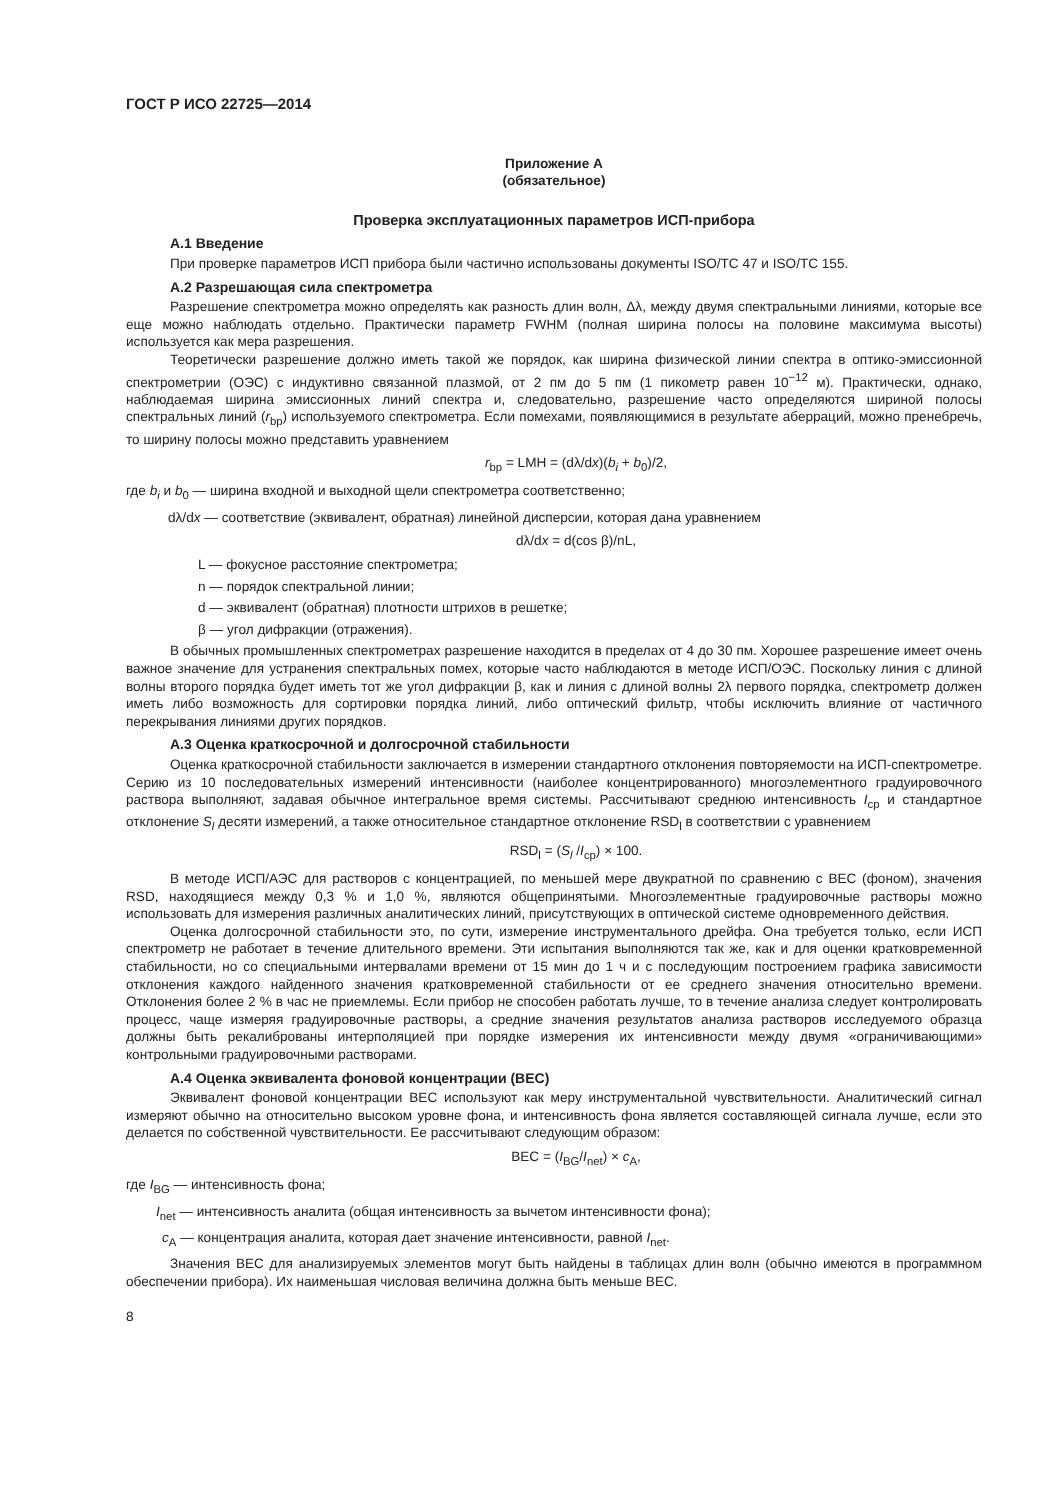ГОСТ Р ИСО 22725—2014
Приложение А
(обязательное)
Проверка эксплуатационных параметров ИСП-прибора
А.1 Введение
При проверке параметров ИСП прибора были частично использованы документы ISO/TC 47 и ISO/TC 155.
А.2 Разрешающая сила спектрометра
Разрешение спектрометра можно определять как разность длин волн, Δλ, между двумя спектральными линиями, которые все еще можно наблюдать отдельно. Практически параметр FWHM (полная ширина полосы на половине максимума высоты) используется как мера разрешения.
Теоретически разрешение должно иметь такой же порядок, как ширина физической линии спектра в оптико-эмиссионной спектрометрии (ОЭС) с индуктивно связанной плазмой, от 2 пм до 5 пм (1 пикометр равен 10<sup>−12</sup> м). Практически, однако, наблюдаемая ширина эмиссионных линий спектра и, следовательно, разрешение часто определяются шириной полосы спектральных линий (r<sub>bp</sub>) используемого спектрометра. Если помехами, появляющимися в результате аберраций, можно пренебречь, то ширину полосы можно представить уравнением
r<sub>bp</sub> = LMH = (dλ/dx)(b<sub>i</sub> + b<sub>0</sub>)/2,
где b<sub>i</sub> и b<sub>0</sub> — ширина входной и выходной щели спектрометра соответственно;
dλ/dx — соответствие (эквивалент, обратная) линейной дисперсии, которая дана уравнением
dλ/dx = d(cos β)/nL,
L — фокусное расстояние спектрометра;
n — порядок спектральной линии;
d — эквивалент (обратная) плотности штрихов в решетке;
β — угол дифракции (отражения).
В обычных промышленных спектрометрах разрешение находится в пределах от 4 до 30 пм. Хорошее разрешение имеет очень важное значение для устранения спектральных помех, которые часто наблюдаются в методе ИСП/ОЭС. Поскольку линия с длиной волны второго порядка будет иметь тот же угол дифракции β, как и линия с длиной волны 2λ первого порядка, спектрометр должен иметь либо возможность для сортировки порядка линий, либо оптический фильтр, чтобы исключить влияние от частичного перекрывания линиями других порядков.
А.3 Оценка краткосрочной и долгосрочной стабильности
Оценка краткосрочной стабильности заключается в измерении стандартного отклонения повторяемости на ИСП-спектрометре. Серию из 10 последовательных измерений интенсивности (наиболее концентрированного) многоэлементного градуировочного раствора выполняют, задавая обычное интегральное время системы. Рассчитывают среднюю интенсивность I<sub>ср</sub> и стандартное отклонение S<sub>l</sub> десяти измерений, а также относительное стандартное отклонение RSD<sub>l</sub> в соответствии с уравнением
RSD<sub>l</sub> = (S<sub>l</sub> /I<sub>ср</sub>) × 100.
В методе ИСП/АЭС для растворов с концентрацией, по меньшей мере двукратной по сравнению с ВЕС (фоном), значения RSD, находящиеся между 0,3 % и 1,0 %, являются общепринятыми. Многоэлементные градуировочные растворы можно использовать для измерения различных аналитических линий, присутствующих в оптической системе одновременного действия.
Оценка долгосрочной стабильности это, по сути, измерение инструментального дрейфа. Она требуется только, если ИСП спектрометр не работает в течение длительного времени. Эти испытания выполняются так же, как и для оценки кратковременной стабильности, но со специальными интервалами времени от 15 мин до 1 ч и с последующим построением графика зависимости отклонения каждого найденного значения кратковременной стабильности от ее среднего значения относительно времени. Отклонения более 2 % в час не приемлемы. Если прибор не способен работать лучше, то в течение анализа следует контролировать процесс, чаще измеряя градуировочные растворы, а средние значения результатов анализа растворов исследуемого образца должны быть рекалиброваны интерполяцией при порядке измерения их интенсивности между двумя «ограничивающими» контрольными градуировочными растворами.
А.4 Оценка эквивалента фоновой концентрации (ВЕС)
Эквивалент фоновой концентрации ВЕС используют как меру инструментальной чувствительности. Аналитический сигнал измеряют обычно на относительно высоком уровне фона, и интенсивность фона является составляющей сигнала лучше, если это делается по собственной чувствительности. Ее рассчитывают следующим образом:
ВЕС = (I<sub>BG</sub>/I<sub>net</sub>) × c<sub>A</sub>,
где I<sub>BG</sub> — интенсивность фона;
I<sub>net</sub> — интенсивность аналита (общая интенсивность за вычетом интенсивности фона);
c<sub>A</sub> — концентрация аналита, которая дает значение интенсивности, равной I<sub>net</sub>.
Значения ВЕС для анализируемых элементов могут быть найдены в таблицах длин волн (обычно имеются в программном обеспечении прибора). Их наименьшая числовая величина должна быть меньше ВЕС.
8